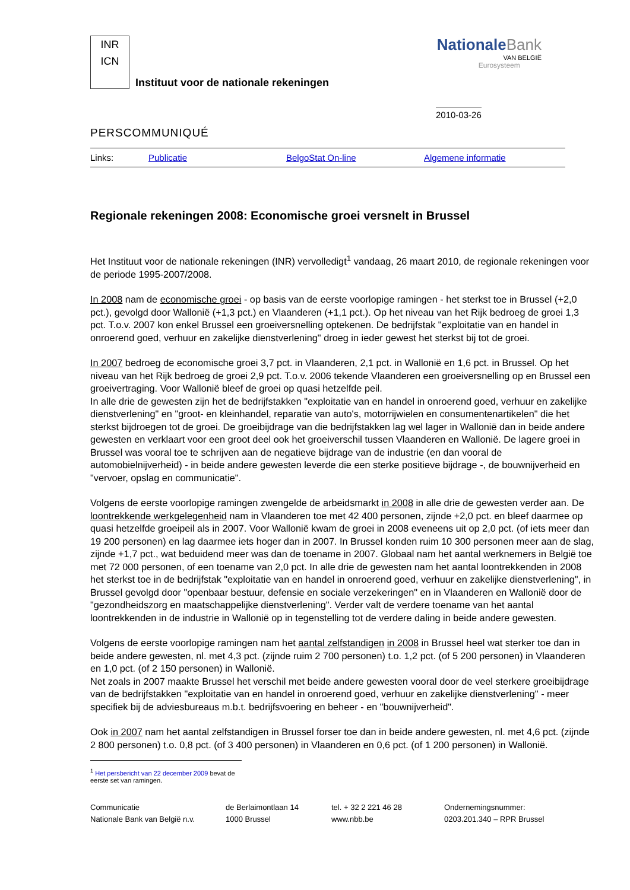INR
ICN
Instituut voor de nationale rekeningen
NationaleBank
VAN BELGIË
Eurosysteem
2010-03-26
PERSCOMMUNIQUÉ
Links: Publicatie BelgoStat On-line Algemene informatie
Regionale rekeningen 2008: Economische groei versnelt in Brussel
Het Instituut voor de nationale rekeningen (INR) vervolledigt<sup>1</sup> vandaag, 26 maart 2010, de regionale rekeningen voor de periode 1995-2007/2008.
In 2008 nam de economische groei - op basis van de eerste voorlopige ramingen - het sterkst toe in Brussel (+2,0 pct.), gevolgd door Wallonië (+1,3 pct.) en Vlaanderen (+1,1 pct.). Op het niveau van het Rijk bedroeg de groei 1,3 pct. T.o.v. 2007 kon enkel Brussel een groeiversnelling optekenen. De bedrijfstak "exploitatie van en handel in onroerend goed, verhuur en zakelijke dienstverlening" droeg in ieder gewest het sterkst bij tot de groei.
In 2007 bedroeg de economische groei 3,7 pct. in Vlaanderen, 2,1 pct. in Wallonië en 1,6 pct. in Brussel. Op het niveau van het Rijk bedroeg de groei 2,9 pct. T.o.v. 2006 tekende Vlaanderen een groeiversnelling op en Brussel een groeivertraging. Voor Wallonië bleef de groei op quasi hetzelfde peil.
In alle drie de gewesten zijn het de bedrijfstakken "exploitatie van en handel in onroerend goed, verhuur en zakelijke dienstverlening" en "groot- en kleinhandel, reparatie van auto's, motorrijwielen en consumentenartikelen" die het sterkst bijdroegen tot de groei. De groeibijdrage van die bedrijfstakken lag wel lager in Wallonië dan in beide andere gewesten en verklaart voor een groot deel ook het groeiverschil tussen Vlaanderen en Wallonië. De lagere groei in Brussel was vooral toe te schrijven aan de negatieve bijdrage van de industrie (en dan vooral de automobielnijverheid) - in beide andere gewesten leverde die een sterke positieve bijdrage -, de bouwnijverheid en "vervoer, opslag en communicatie".
Volgens de eerste voorlopige ramingen zwengelde de arbeidsmarkt in 2008 in alle drie de gewesten verder aan. De loontrekkende werkgelegenheid nam in Vlaanderen toe met 42 400 personen, zijnde +2,0 pct. en bleef daarmee op quasi hetzelfde groeipeil als in 2007. Voor Wallonië kwam de groei in 2008 eveneens uit op 2,0 pct. (of iets meer dan 19 200 personen) en lag daarmee iets hoger dan in 2007. In Brussel konden ruim 10 300 personen meer aan de slag, zijnde +1,7 pct., wat beduidend meer was dan de toename in 2007. Globaal nam het aantal werknemers in België toe met 72 000 personen, of een toename van 2,0 pct. In alle drie de gewesten nam het aantal loontrekkenden in 2008 het sterkst toe in de bedrijfstak "exploitatie van en handel in onroerend goed, verhuur en zakelijke dienstverlening", in Brussel gevolgd door "openbaar bestuur, defensie en sociale verzekeringen" en in Vlaanderen en Wallonië door de "gezondheidszorg en maatschappelijke dienstverlening". Verder valt de verdere toename van het aantal loontrekkenden in de industrie in Wallonië op in tegenstelling tot de verdere daling in beide andere gewesten.
Volgens de eerste voorlopige ramingen nam het aantal zelfstandigen in 2008 in Brussel heel wat sterker toe dan in beide andere gewesten, nl. met 4,3 pct. (zijnde ruim 2 700 personen) t.o. 1,2 pct. (of 5 200 personen) in Vlaanderen en 1,0 pct. (of 2 150 personen) in Wallonië.
Net zoals in 2007 maakte Brussel het verschil met beide andere gewesten vooral door de veel sterkere groeibijdrage van de bedrijfstakken "exploitatie van en handel in onroerend goed, verhuur en zakelijke dienstverlening" - meer specifiek bij de adviesbureaus m.b.t. bedrijfsvoering en beheer - en "bouwnijverheid".
Ook in 2007 nam het aantal zelfstandigen in Brussel forser toe dan in beide andere gewesten, nl. met 4,6 pct. (zijnde 2 800 personen) t.o. 0,8 pct. (of 3 400 personen) in Vlaanderen en 0,6 pct. (of 1 200 personen) in Wallonië.
<sup>1</sup> Het persbericht van 22 december 2009 bevat de eerste set van ramingen.
Communicatie
Nationale Bank van België n.v.
de Berlaimontlaan 14
1000 Brussel
tel. + 32 2 221 46 28
www.nbb.be
Ondernemingsnummer:
0203.201.340 – RPR Brussel